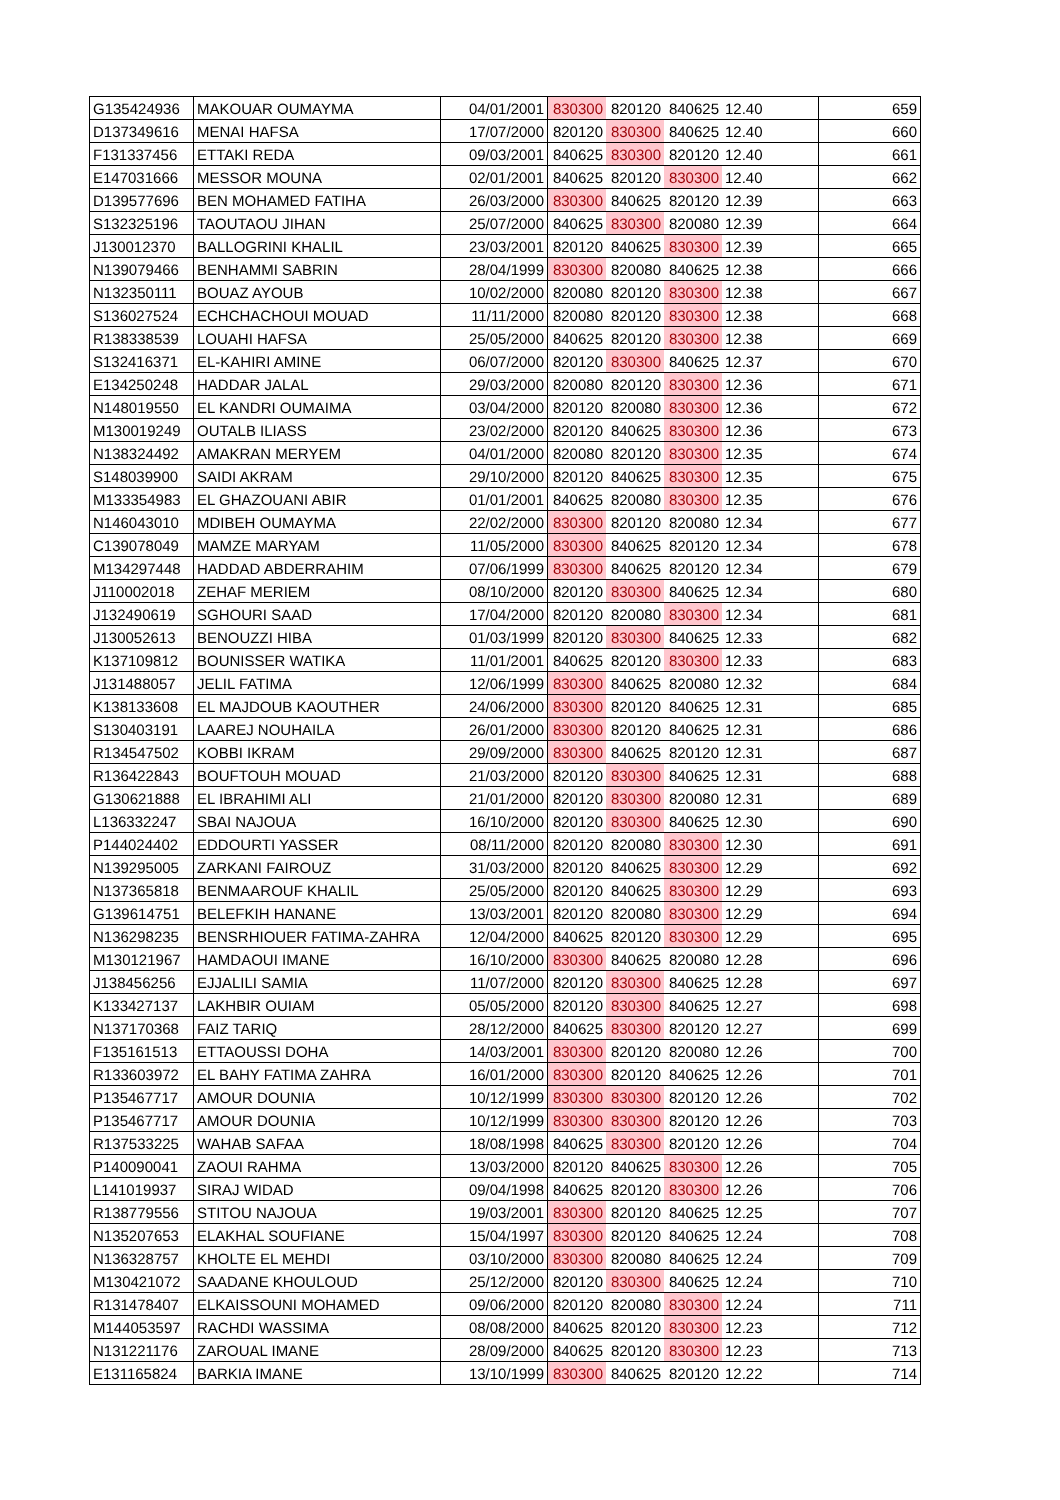| G135424936 | MAKOUAR OUMAYMA | 04/01/2001 | 830300 | 820120 | 840625 | 12.40 | 659 |
| D137349616 | MENAI HAFSA | 17/07/2000 | 820120 | 830300 | 840625 | 12.40 | 660 |
| F131337456 | ETTAKI REDA | 09/03/2001 | 840625 | 830300 | 820120 | 12.40 | 661 |
| E147031666 | MESSOR MOUNA | 02/01/2001 | 840625 | 820120 | 830300 | 12.40 | 662 |
| D139577696 | BEN MOHAMED FATIHA | 26/03/2000 | 830300 | 840625 | 820120 | 12.39 | 663 |
| S132325196 | TAOUTAOU JIHAN | 25/07/2000 | 840625 | 830300 | 820080 | 12.39 | 664 |
| J130012370 | BALLOGRINI KHALIL | 23/03/2001 | 820120 | 840625 | 830300 | 12.39 | 665 |
| N139079466 | BENHAMMI SABRIN | 28/04/1999 | 830300 | 820080 | 840625 | 12.38 | 666 |
| N132350111 | BOUAZ AYOUB | 10/02/2000 | 820080 | 820120 | 830300 | 12.38 | 667 |
| S136027524 | ECHCHACHOUI MOUAD | 11/11/2000 | 820080 | 820120 | 830300 | 12.38 | 668 |
| R138338539 | LOUAHI HAFSA | 25/05/2000 | 840625 | 820120 | 830300 | 12.38 | 669 |
| S132416371 | EL-KAHIRI AMINE | 06/07/2000 | 820120 | 830300 | 840625 | 12.37 | 670 |
| E134250248 | HADDAR JALAL | 29/03/2000 | 820080 | 820120 | 830300 | 12.36 | 671 |
| N148019550 | EL KANDRI OUMAIMA | 03/04/2000 | 820120 | 820080 | 830300 | 12.36 | 672 |
| M130019249 | OUTALB ILIASS | 23/02/2000 | 820120 | 840625 | 830300 | 12.36 | 673 |
| N138324492 | AMAKRAN MERYEM | 04/01/2000 | 820080 | 820120 | 830300 | 12.35 | 674 |
| S148039900 | SAIDI AKRAM | 29/10/2000 | 820120 | 840625 | 830300 | 12.35 | 675 |
| M133354983 | EL GHAZOUANI ABIR | 01/01/2001 | 840625 | 820080 | 830300 | 12.35 | 676 |
| N146043010 | MDIBEH OUMAYMA | 22/02/2000 | 830300 | 820120 | 820080 | 12.34 | 677 |
| C139078049 | MAMZE MARYAM | 11/05/2000 | 830300 | 840625 | 820120 | 12.34 | 678 |
| M134297448 | HADDAD ABDERRAHIM | 07/06/1999 | 830300 | 840625 | 820120 | 12.34 | 679 |
| J110002018 | ZEHAF MERIEM | 08/10/2000 | 820120 | 830300 | 840625 | 12.34 | 680 |
| J132490619 | SGHOURI SAAD | 17/04/2000 | 820120 | 820080 | 830300 | 12.34 | 681 |
| J130052613 | BENOUZZI HIBA | 01/03/1999 | 820120 | 830300 | 840625 | 12.33 | 682 |
| K137109812 | BOUNISSER WATIKA | 11/01/2001 | 840625 | 820120 | 830300 | 12.33 | 683 |
| J131488057 | JELIL FATIMA | 12/06/1999 | 830300 | 840625 | 820080 | 12.32 | 684 |
| K138133608 | EL MAJDOUB KAOUTHER | 24/06/2000 | 830300 | 820120 | 840625 | 12.31 | 685 |
| S130403191 | LAAREJ NOUHAILA | 26/01/2000 | 830300 | 820120 | 840625 | 12.31 | 686 |
| R134547502 | KOBBI IKRAM | 29/09/2000 | 830300 | 840625 | 820120 | 12.31 | 687 |
| R136422843 | BOUFTOUH MOUAD | 21/03/2000 | 820120 | 830300 | 840625 | 12.31 | 688 |
| G130621888 | EL IBRAHIMI ALI | 21/01/2000 | 820120 | 830300 | 820080 | 12.31 | 689 |
| L136332247 | SBAI NAJOUA | 16/10/2000 | 820120 | 830300 | 840625 | 12.30 | 690 |
| P144024402 | EDDOURTI YASSER | 08/11/2000 | 820120 | 820080 | 830300 | 12.30 | 691 |
| N139295005 | ZARKANI FAIROUZ | 31/03/2000 | 820120 | 840625 | 830300 | 12.29 | 692 |
| N137365818 | BENMAAROUF KHALIL | 25/05/2000 | 820120 | 840625 | 830300 | 12.29 | 693 |
| G139614751 | BELEFKIH HANANE | 13/03/2001 | 820120 | 820080 | 830300 | 12.29 | 694 |
| N136298235 | BENSRHIOUER FATIMA-ZAHRA | 12/04/2000 | 840625 | 820120 | 830300 | 12.29 | 695 |
| M130121967 | HAMDAOUI IMANE | 16/10/2000 | 830300 | 840625 | 820080 | 12.28 | 696 |
| J138456256 | EJJALILI SAMIA | 11/07/2000 | 820120 | 830300 | 840625 | 12.28 | 697 |
| K133427137 | LAKHBIR OUIAM | 05/05/2000 | 820120 | 830300 | 840625 | 12.27 | 698 |
| N137170368 | FAIZ TARIQ | 28/12/2000 | 840625 | 830300 | 820120 | 12.27 | 699 |
| F135161513 | ETTAOUSSI DOHA | 14/03/2001 | 830300 | 820120 | 820080 | 12.26 | 700 |
| R133603972 | EL BAHY FATIMA ZAHRA | 16/01/2000 | 830300 | 820120 | 840625 | 12.26 | 701 |
| P135467717 | AMOUR DOUNIA | 10/12/1999 | 830300 | 830300 | 820120 | 12.26 | 702 |
| P135467717 | AMOUR DOUNIA | 10/12/1999 | 830300 | 830300 | 820120 | 12.26 | 703 |
| R137533225 | WAHAB SAFAA | 18/08/1998 | 840625 | 830300 | 820120 | 12.26 | 704 |
| P140090041 | ZAOUI RAHMA | 13/03/2000 | 820120 | 840625 | 830300 | 12.26 | 705 |
| L141019937 | SIRAJ WIDAD | 09/04/1998 | 840625 | 820120 | 830300 | 12.26 | 706 |
| R138779556 | STITOU NAJOUA | 19/03/2001 | 830300 | 820120 | 840625 | 12.25 | 707 |
| N135207653 | ELAKHAL SOUFIANE | 15/04/1997 | 830300 | 820120 | 840625 | 12.24 | 708 |
| N136328757 | KHOLTE EL MEHDI | 03/10/2000 | 830300 | 820080 | 840625 | 12.24 | 709 |
| M130421072 | SAADANE KHOULOUD | 25/12/2000 | 820120 | 830300 | 840625 | 12.24 | 710 |
| R131478407 | ELKAISSOUNI MOHAMED | 09/06/2000 | 820120 | 820080 | 830300 | 12.24 | 711 |
| M144053597 | RACHDI WASSIMA | 08/08/2000 | 840625 | 820120 | 830300 | 12.23 | 712 |
| N131221176 | ZAROUAL IMANE | 28/09/2000 | 840625 | 820120 | 830300 | 12.23 | 713 |
| E131165824 | BARKIA IMANE | 13/10/1999 | 830300 | 840625 | 820120 | 12.22 | 714 |